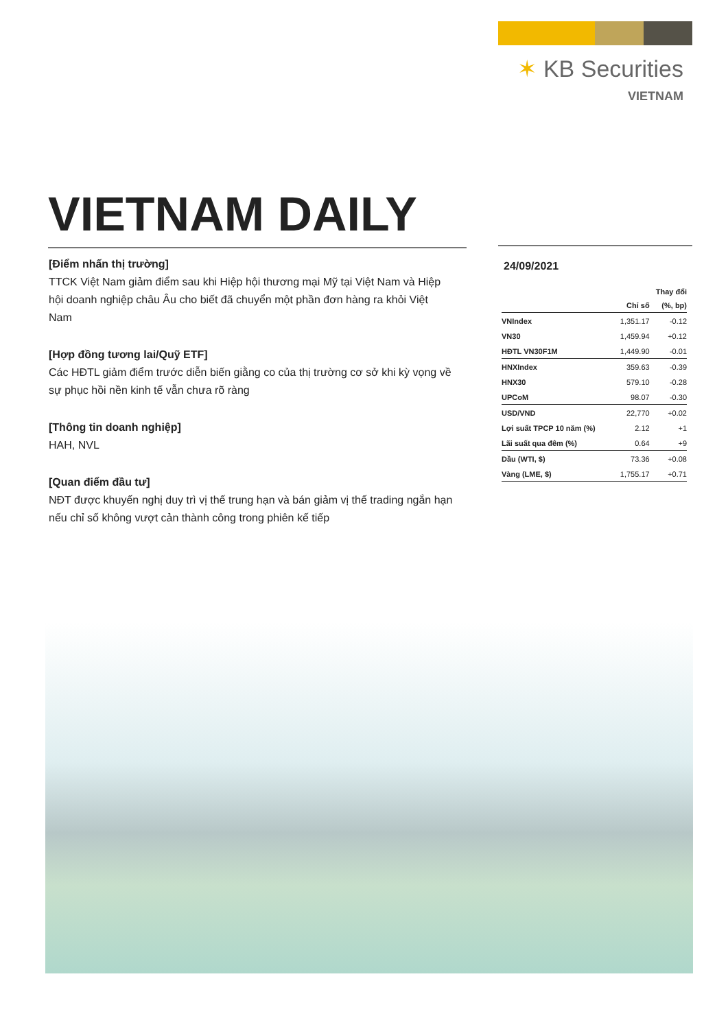✶ KB Securities
VIETNAM
VIETNAM DAILY
[Điểm nhấn thị trường]
TTCK Việt Nam giảm điểm sau khi Hiệp hội thương mại Mỹ tại Việt Nam và Hiệp hội doanh nghiệp châu Âu cho biết đã chuyển một phần đơn hàng ra khỏi Việt Nam
[Hợp đồng tương lai/Quỹ ETF]
Các HĐTL giảm điểm trước diễn biến giằng co của thị trường cơ sở khi kỳ vọng về sự phục hồi nền kinh tế vẫn chưa rõ ràng
[Thông tin doanh nghiệp]
HAH, NVL
[Quan điểm đầu tư]
NĐT được khuyến nghị duy trì vị thế trung hạn và bán giảm vị thế trading ngắn hạn nếu chỉ số không vượt cản thành công trong phiên kế tiếp
24/09/2021
| | | Thay đổi |
| --- | --- | --- |
| | Chỉ số | (%, bp) |
| VNIndex | 1,351.17 | -0.12 |
| VN30 | 1,459.94 | +0.12 |
| HĐTL VN30F1M | 1,449.90 | -0.01 |
| HNXIndex | 359.63 | -0.39 |
| HNX30 | 579.10 | -0.28 |
| UPCoM | 98.07 | -0.30 |
| USD/VND | 22,770 | +0.02 |
| Lợi suất TPCP 10 năm (%) | 2.12 | +1 |
| Lãi suất qua đêm (%) | 0.64 | +9 |
| Dầu (WTI, $) | 73.36 | +0.08 |
| Vàng (LME, $) | 1,755.17 | +0.71 |